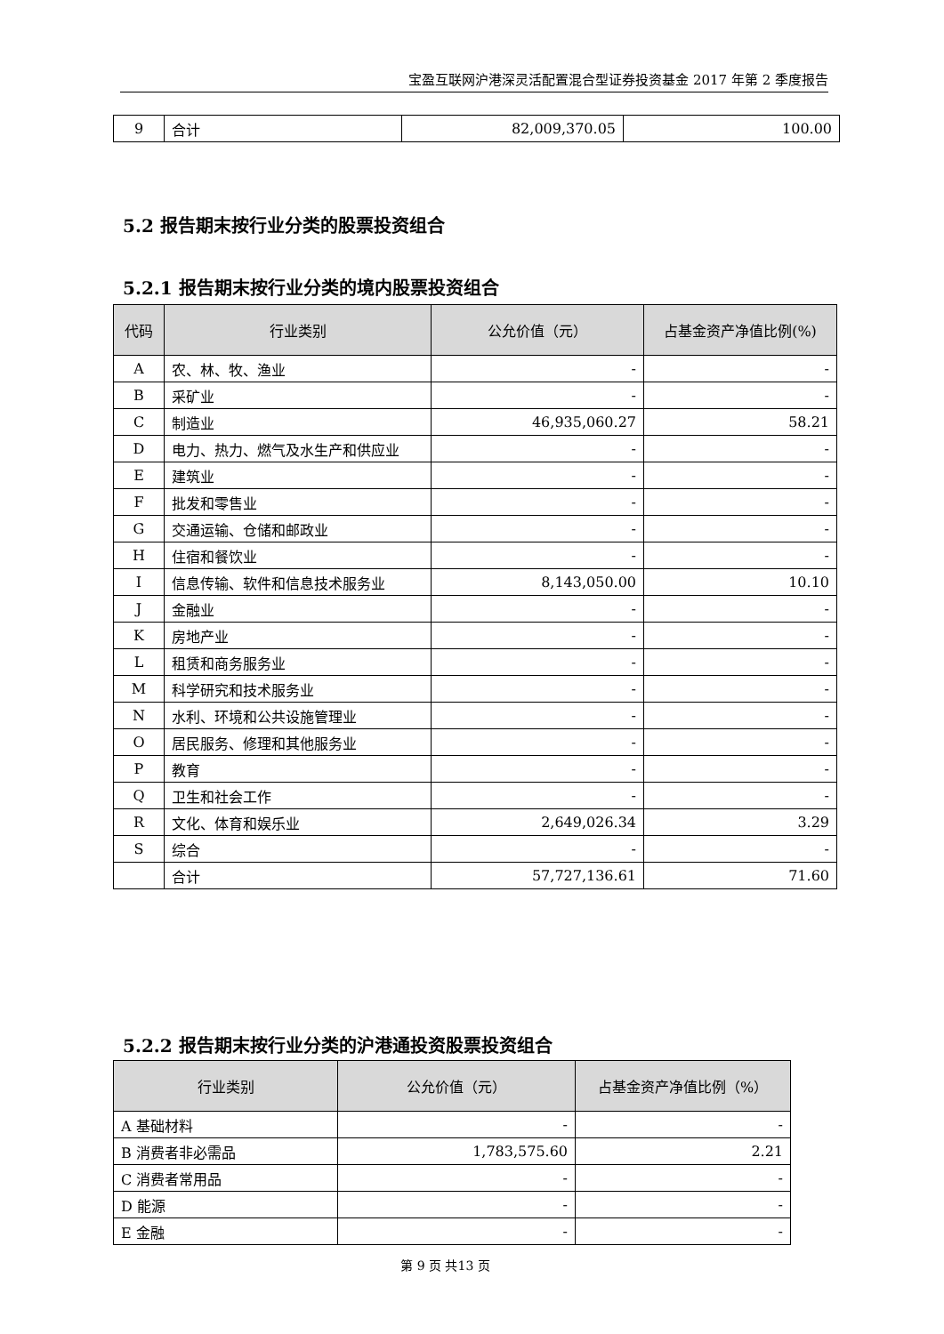宝盈互联网沪港深灵活配置混合型证券投资基金 2017 年第 2 季度报告
| 9 | 合计 | 82,009,370.05 | 100.00 |
5.2 报告期末按行业分类的股票投资组合
5.2.1 报告期末按行业分类的境内股票投资组合
| 代码 | 行业类别 | 公允价值（元） | 占基金资产净值比例(%) |
| --- | --- | --- | --- |
| A | 农、林、牧、渔业 | - | - |
| B | 采矿业 | - | - |
| C | 制造业 | 46,935,060.27 | 58.21 |
| D | 电力、热力、燃气及水生产和供应业 | - | - |
| E | 建筑业 | - | - |
| F | 批发和零售业 | - | - |
| G | 交通运输、仓储和邮政业 | - | - |
| H | 住宿和餐饮业 | - | - |
| I | 信息传输、软件和信息技术服务业 | 8,143,050.00 | 10.10 |
| J | 金融业 | - | - |
| K | 房地产业 | - | - |
| L | 租赁和商务服务业 | - | - |
| M | 科学研究和技术服务业 | - | - |
| N | 水利、环境和公共设施管理业 | - | - |
| O | 居民服务、修理和其他服务业 | - | - |
| P | 教育 | - | - |
| Q | 卫生和社会工作 | - | - |
| R | 文化、体育和娱乐业 | 2,649,026.34 | 3.29 |
| S | 综合 | - | - |
| | 合计 | 57,727,136.61 | 71.60 |
5.2.2 报告期末按行业分类的沪港通投资股票投资组合
| 行业类别 | 公允价值（元） | 占基金资产净值比例（%） |
| --- | --- | --- |
| A 基础材料 | - | - |
| B 消费者非必需品 | 1,783,575.60 | 2.21 |
| C 消费者常用品 | - | - |
| D 能源 | - | - |
| E 金融 | - | - |
第 9 页 共13 页